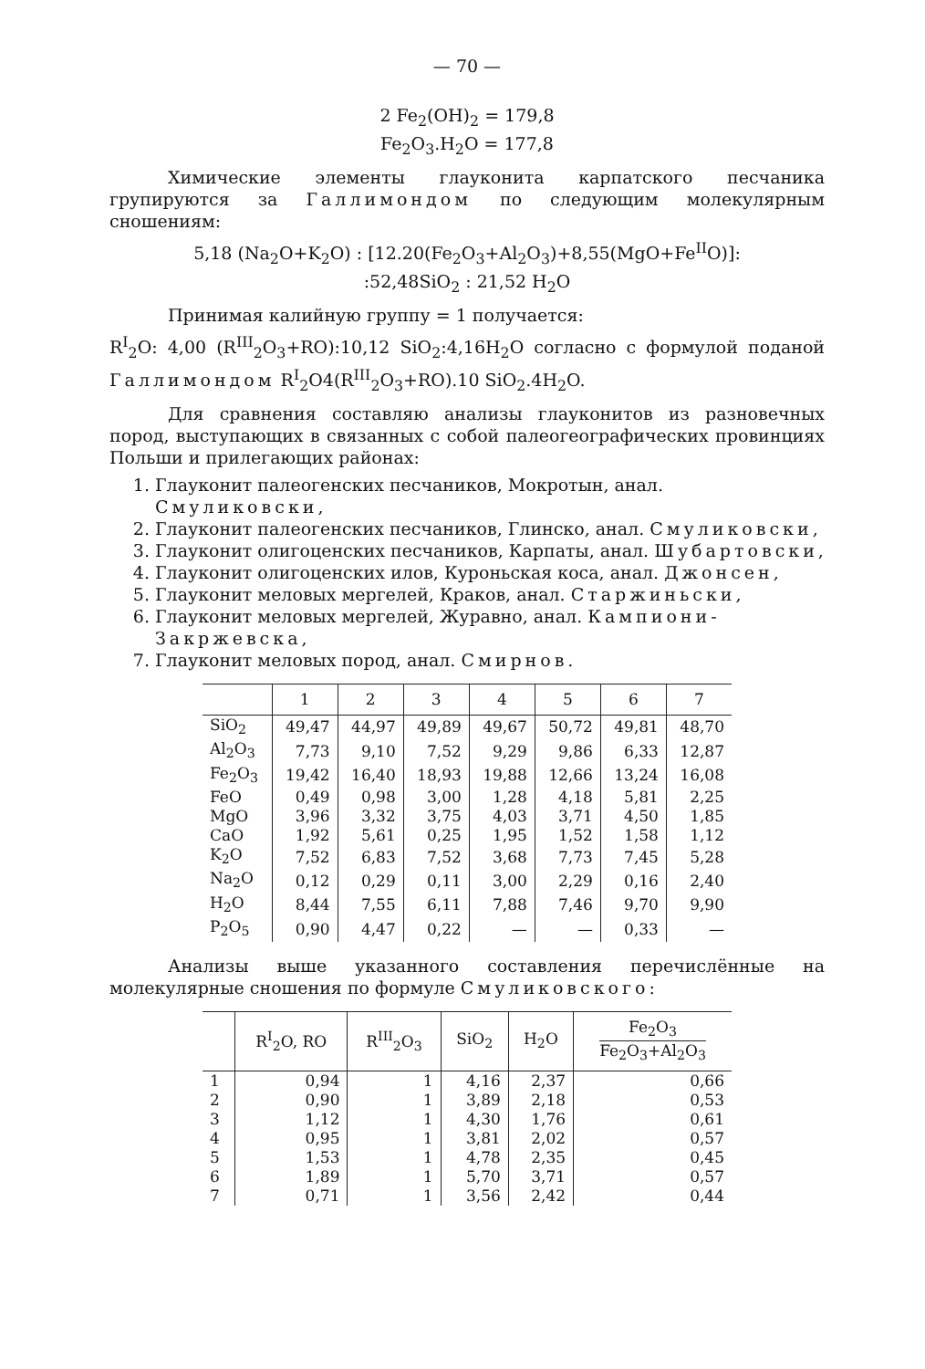— 70 —
2 Fe<sub>2</sub>(OH)<sub>2</sub> = 179,8
Fe<sub>2</sub>O<sub>3</sub>.H<sub>2</sub>O = 177,8
Химические элементы глауконита карпатского песчаника групируются за Галлимондом по следующим молекулярным сношениям:
5,18 (Na<sub>2</sub>O+K<sub>2</sub>O) : [12.20(Fe<sub>2</sub>O<sub>3</sub>+Al<sub>2</sub>O<sub>3</sub>)+8,55(MgO+Fe<sup>II</sup>O)]:
:52,48SiO<sub>2</sub> : 21,52 H<sub>2</sub>O
Принимая калийную группу = 1 получается:
R<sup>I</sup><sub>2</sub>O: 4,00 (R<sup>III</sup><sub>2</sub>O<sub>3</sub>+RO):10,12 SiO<sub>2</sub>:4,16H<sub>2</sub>O согласно с формулой поданой Галлимондом R<sup>I</sup><sub>2</sub>O4(R<sup>III</sup><sub>2</sub>O<sub>3</sub>+RO).10 SiO<sub>2</sub>.4H<sub>2</sub>O.
Для сравнения составляю анализы глауконитов из разновечных пород, выступающих в связанных с собой палеогеографических провинциях Польши и прилегающих районах:
1. Глауконит палеогенских песчаников, Мокротын, анал. Смуликовски,
2. Глауконит палеогенских песчаников, Глинско, анал. Смуликовски,
3. Глауконит олигоценских песчаников, Карпаты, анал. Шубартовски,
4. Глауконит олигоценских илов, Куроньская коса, анал. Джонсен,
5. Глауконит меловых мергелей, Краков, анал. Старжиньски,
6. Глауконит меловых мергелей, Журавно, анал. Кампиони-Закржевска,
7. Глауконит меловых пород, анал. Смирнов.
| | 1 | 2 | 3 | 4 | 5 | 6 | 7 |
| --- | --- | --- | --- | --- | --- | --- | --- |
| SiO<sub>2</sub> | 49,47 | 44,97 | 49,89 | 49,67 | 50,72 | 49,81 | 48,70 |
| Al<sub>2</sub>O<sub>3</sub> | 7,73 | 9,10 | 7,52 | 9,29 | 9,86 | 6,33 | 12,87 |
| Fe<sub>2</sub>O<sub>3</sub> | 19,42 | 16,40 | 18,93 | 19,88 | 12,66 | 13,24 | 16,08 |
| FeO | 0,49 | 0,98 | 3,00 | 1,28 | 4,18 | 5,81 | 2,25 |
| MgO | 3,96 | 3,32 | 3,75 | 4,03 | 3,71 | 4,50 | 1,85 |
| CaO | 1,92 | 5,61 | 0,25 | 1,95 | 1,52 | 1,58 | 1,12 |
| K<sub>2</sub>O | 7,52 | 6,83 | 7,52 | 3,68 | 7,73 | 7,45 | 5,28 |
| Na<sub>2</sub>O | 0,12 | 0,29 | 0,11 | 3,00 | 2,29 | 0,16 | 2,40 |
| H<sub>2</sub>O | 8,44 | 7,55 | 6,11 | 7,88 | 7,46 | 9,70 | 9,90 |
| P<sub>2</sub>O<sub>5</sub> | 0,90 | 4,47 | 0,22 | — | — | 0,33 | — |
Анализы выше указанного составления перечислённые на молекулярные сношения по формуле Смуликовского:
| | R<sup>I</sup><sub>2</sub>O, RO | R<sup>III</sup><sub>2</sub>O<sub>3</sub> | SiO<sub>2</sub> | H<sub>2</sub>O | Fe<sub>2</sub>O<sub>3</sub> Fe<sub>2</sub>O<sub>3</sub>+Al<sub>2</sub>O<sub>3</sub> |
| --- | --- | --- | --- | --- | --- |
| 1 | 0,94 | 1 | 4,16 | 2,37 | 0,66 |
| 2 | 0,90 | 1 | 3,89 | 2,18 | 0,53 |
| 3 | 1,12 | 1 | 4,30 | 1,76 | 0,61 |
| 4 | 0,95 | 1 | 3,81 | 2,02 | 0,57 |
| 5 | 1,53 | 1 | 4,78 | 2,35 | 0,45 |
| 6 | 1,89 | 1 | 5,70 | 3,71 | 0,57 |
| 7 | 0,71 | 1 | 3,56 | 2,42 | 0,44 |